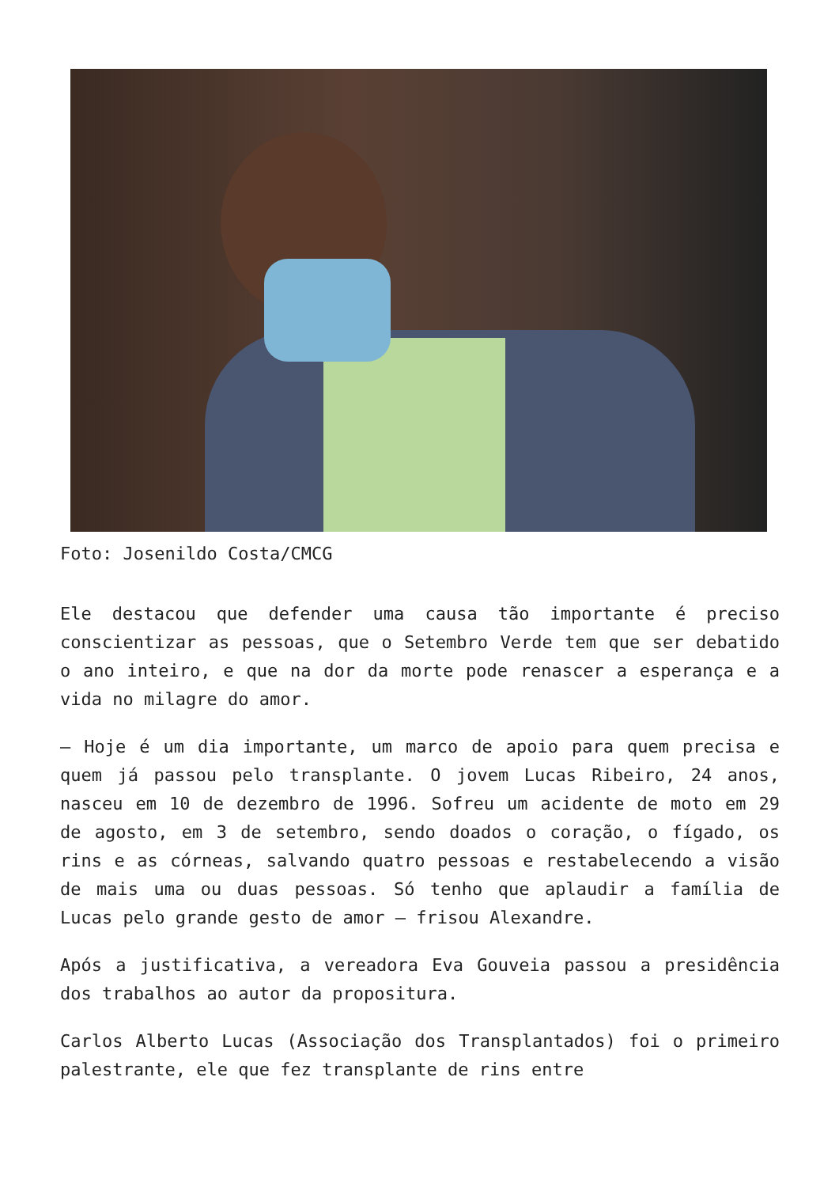Foto: Josenildo Costa/CMCG
Ele destacou que defender uma causa tão importante é preciso conscientizar as pessoas, que o Setembro Verde tem que ser debatido o ano inteiro, e que na dor da morte pode renascer a esperança e a vida no milagre do amor.
– Hoje é um dia importante, um marco de apoio para quem precisa e quem já passou pelo transplante. O jovem Lucas Ribeiro, 24 anos, nasceu em 10 de dezembro de 1996. Sofreu um acidente de moto em 29 de agosto, em 3 de setembro, sendo doados o coração, o fígado, os rins e as córneas, salvando quatro pessoas e restabelecendo a visão de mais uma ou duas pessoas. Só tenho que aplaudir a família de Lucas pelo grande gesto de amor – frisou Alexandre.
Após a justificativa, a vereadora Eva Gouveia passou a presidência dos trabalhos ao autor da propositura.
Carlos Alberto Lucas (Associação dos Transplantados) foi o primeiro palestrante, ele que fez transplante de rins entre